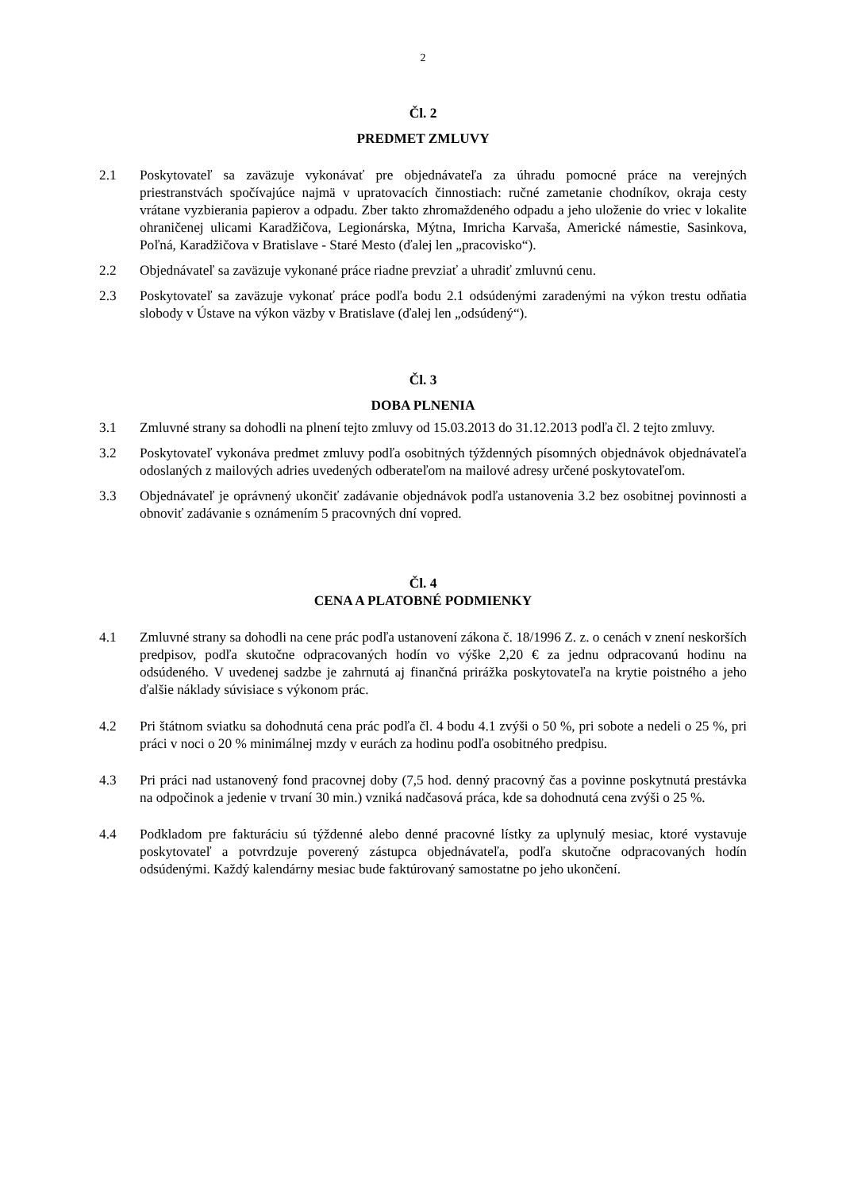2
Čl. 2
PREDMET ZMLUVY
2.1 Poskytovateľ sa zaväzuje vykonávať pre objednávateľa za úhradu pomocné práce na verejných priestranstvách spočívajúce najmä v upratovacích činnostiach: ručné zametanie chodníkov, okraja cesty vrátane vyzbierania papierov a odpadu. Zber takto zhromaždeného odpadu a jeho uloženie do vriec v lokalite ohraničenej ulicami Karadžičova, Legionárska, Mýtna, Imricha Karvaša, Americké námestie, Sasinkova, Poľná, Karadžičova v Bratislave - Staré Mesto (ďalej len „pracovisko“).
2.2 Objednávateľ sa zaväzuje vykonané práce riadne prevziať a uhradiť zmluvnú cenu.
2.3 Poskytovateľ sa zaväzuje vykonať práce podľa bodu 2.1 odsúdenými zaradenými na výkon trestu odňatia slobody v Ústave na výkon väzby v Bratislave (ďalej len „odsúdený“).
Čl. 3
DOBA PLNENIA
3.1 Zmluvné strany sa dohodli na plnení tejto zmluvy od 15.03.2013 do 31.12.2013 podľa čl. 2 tejto zmluvy.
3.2 Poskytovateľ vykonáva predmet zmluvy podľa osobitných týždenných písomných objednávok objednávateľa odoslaných z mailových adries uvedených odberateľom na mailové adresy určené poskytovateľom.
3.3 Objednávateľ je oprávnený ukončiť zadávanie objednávok podľa ustanovenia 3.2 bez osobitnej povinnosti a obnoviť zadávanie s oznámením 5 pracovných dní vopred.
Čl. 4
CENA A PLATOBNÉ PODMIENKY
4.1 Zmluvné strany sa dohodli na cene prác podľa ustanovení zákona č. 18/1996 Z. z. o cenách v znení neskorších predpisov, podľa skutočne odpracovaných hodín vo výške 2,20 € za jednu odpracovanú hodinu na odsúdeného. V uvedenej sadzbe je zahrnutá aj finančná prirážka poskytovateľa na krytie poistného a jeho ďalšie náklady súvisiace s výkonom prác.
4.2 Pri štátnom sviatku sa dohodnutá cena prác podľa čl. 4 bodu 4.1 zvýši o 50 %, pri sobote a nedeli o 25 %, pri práci v noci o 20 % minimálnej mzdy v eurách za hodinu podľa osobitného predpisu.
4.3 Pri práci nad ustanovený fond pracovnej doby (7,5 hod. denný pracovný čas a povinne poskytnutá prestávka na odpočinok a jedenie v trvaní 30 min.) vzniká nadčasová práca, kde sa dohodnutá cena zvýši o 25 %.
4.4 Podkladom pre fakturáciu sú týždenné alebo denné pracovné lístky za uplynulý mesiac, ktoré vystavuje poskytovateľ a potvrdzuje poverený zástupca objednávateľa, podľa skutočne odpracovaných hodín odsúdenými. Každý kalendárny mesiac bude faktúrovaný samostatne po jeho ukončení.